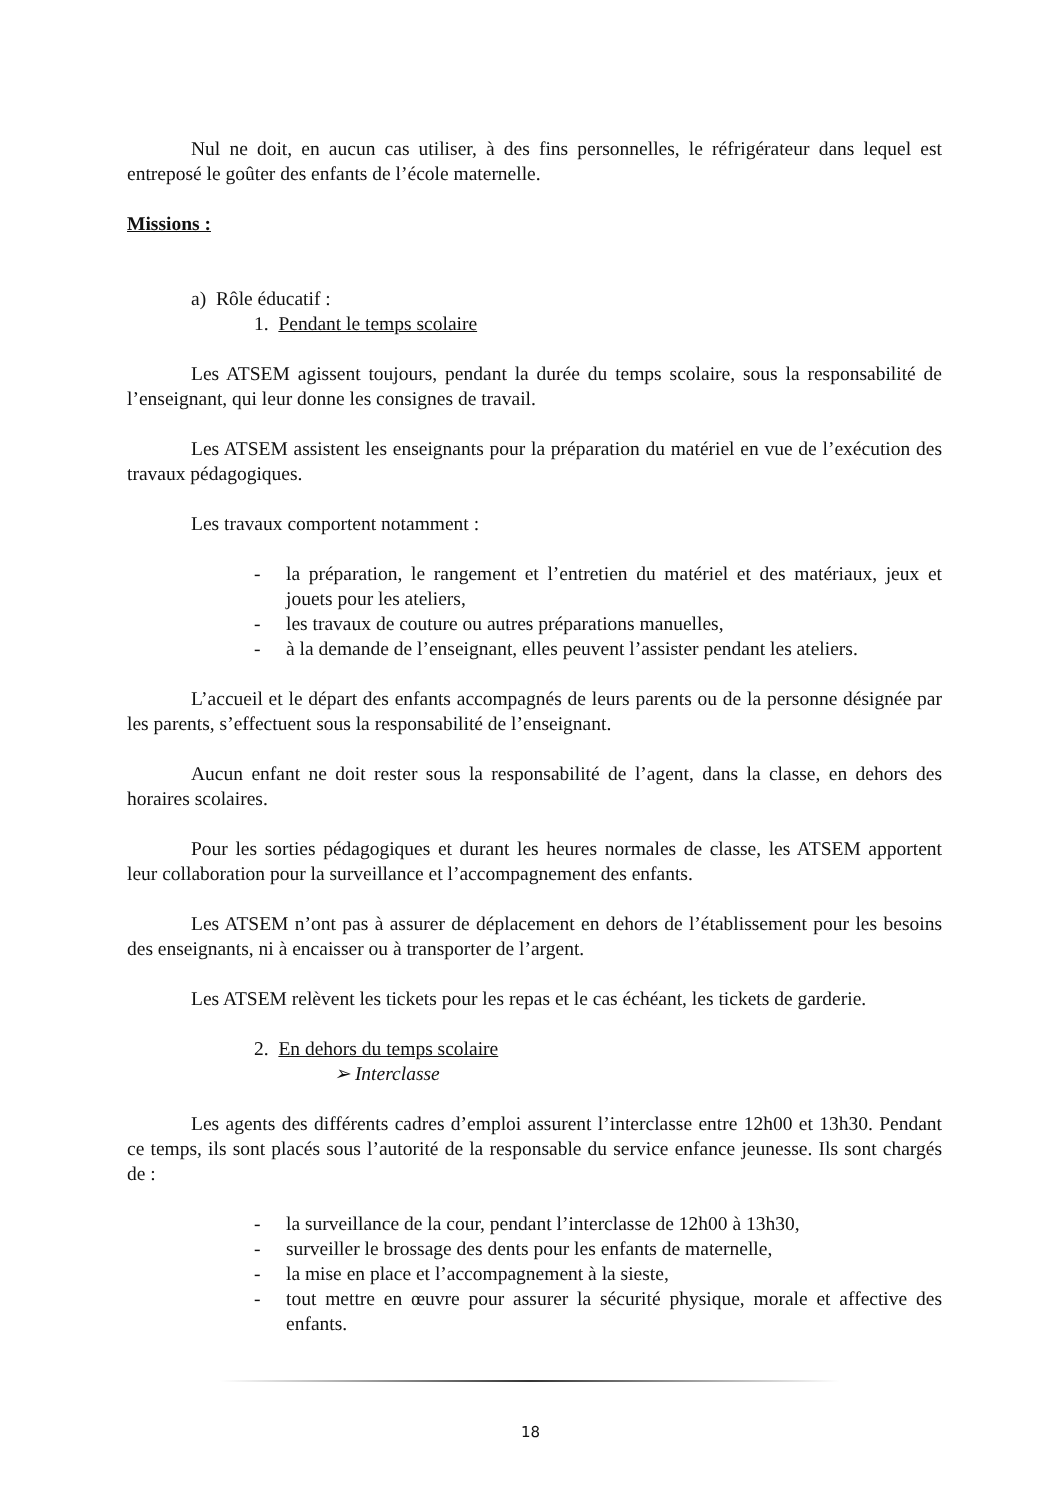Nul ne doit, en aucun cas utiliser, à des fins personnelles, le réfrigérateur dans lequel est entreposé le goûter des enfants de l’école maternelle.
Missions :
a) Rôle éducatif :
1. Pendant le temps scolaire
Les ATSEM agissent toujours, pendant la durée du temps scolaire, sous la responsabilité de l’enseignant, qui leur donne les consignes de travail.
Les ATSEM assistent les enseignants pour la préparation du matériel en vue de l’exécution des travaux pédagogiques.
Les travaux comportent notamment :
- la préparation, le rangement et l’entretien du matériel et des matériaux, jeux et jouets pour les ateliers,
- les travaux de couture ou autres préparations manuelles,
- à la demande de l’enseignant, elles peuvent l’assister pendant les ateliers.
L’accueil et le départ des enfants accompagnés de leurs parents ou de la personne désignée par les parents, s’effectuent sous la responsabilité de l’enseignant.
Aucun enfant ne doit rester sous la responsabilité de l’agent, dans la classe, en dehors des horaires scolaires.
Pour les sorties pédagogiques et durant les heures normales de classe, les ATSEM apportent leur collaboration pour la surveillance et l’accompagnement des enfants.
Les ATSEM n’ont pas à assurer de déplacement en dehors de l’établissement pour les besoins des enseignants, ni à encaisser ou à transporter de l’argent.
Les ATSEM relèvent les tickets pour les repas et le cas échéant, les tickets de garderie.
2. En dehors du temps scolaire
➢ Interclasse
Les agents des différents cadres d’emploi assurent l’interclasse entre 12h00 et 13h30. Pendant ce temps, ils sont placés sous l’autorité de la responsable du service enfance jeunesse. Ils sont chargés de :
- la surveillance de la cour, pendant l’interclasse de 12h00 à 13h30,
- surveiller le brossage des dents pour les enfants de maternelle,
- la mise en place et l’accompagnement à la sieste,
- tout mettre en œuvre pour assurer la sécurité physique, morale et affective des enfants.
18